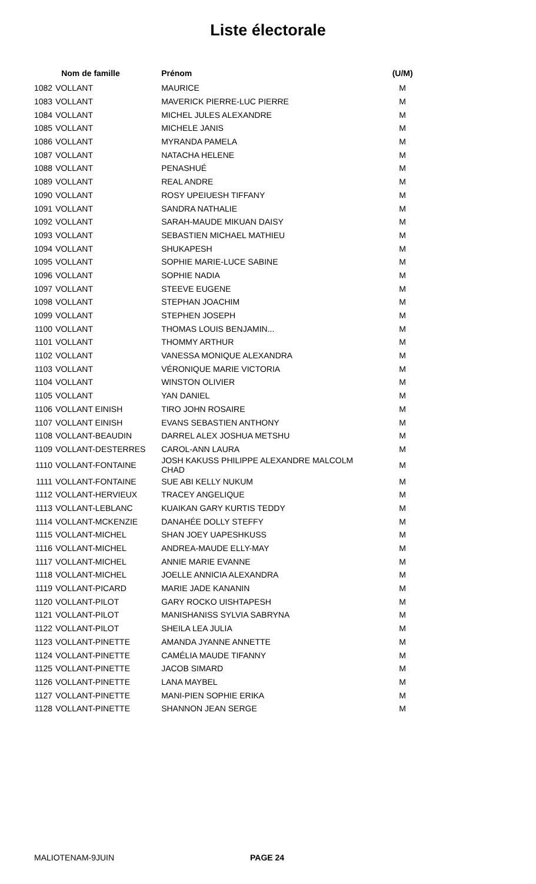Liste électorale
| | Nom de famille | Prénom | (U/M) |
| --- | --- | --- | --- |
| 1082 | VOLLANT | MAURICE | M |
| 1083 | VOLLANT | MAVERICK PIERRE-LUC PIERRE | M |
| 1084 | VOLLANT | MICHEL JULES ALEXANDRE | M |
| 1085 | VOLLANT | MICHELE JANIS | M |
| 1086 | VOLLANT | MYRANDA PAMELA | M |
| 1087 | VOLLANT | NATACHA HELENE | M |
| 1088 | VOLLANT | PENASHUÉ | M |
| 1089 | VOLLANT | REAL ANDRE | M |
| 1090 | VOLLANT | ROSY UPEIUESH TIFFANY | M |
| 1091 | VOLLANT | SANDRA NATHALIE | M |
| 1092 | VOLLANT | SARAH-MAUDE MIKUAN DAISY | M |
| 1093 | VOLLANT | SEBASTIEN MICHAEL MATHIEU | M |
| 1094 | VOLLANT | SHUKAPESH | M |
| 1095 | VOLLANT | SOPHIE MARIE-LUCE SABINE | M |
| 1096 | VOLLANT | SOPHIE NADIA | M |
| 1097 | VOLLANT | STEEVE EUGENE | M |
| 1098 | VOLLANT | STEPHAN JOACHIM | M |
| 1099 | VOLLANT | STEPHEN JOSEPH | M |
| 1100 | VOLLANT | THOMAS LOUIS BENJAMIN... | M |
| 1101 | VOLLANT | THOMMY ARTHUR | M |
| 1102 | VOLLANT | VANESSA MONIQUE ALEXANDRA | M |
| 1103 | VOLLANT | VÉRONIQUE MARIE VICTORIA | M |
| 1104 | VOLLANT | WINSTON OLIVIER | M |
| 1105 | VOLLANT | YAN DANIEL | M |
| 1106 | VOLLANT EINISH | TIRO JOHN ROSAIRE | M |
| 1107 | VOLLANT EINISH | EVANS SEBASTIEN ANTHONY | M |
| 1108 | VOLLANT-BEAUDIN | DARREL ALEX JOSHUA METSHU | M |
| 1109 | VOLLANT-DESTERRES | CAROL-ANN LAURA | M |
| 1110 | VOLLANT-FONTAINE | JOSH KAKUSS PHILIPPE ALEXANDRE MALCOLM CHAD | M |
| 1111 | VOLLANT-FONTAINE | SUE ABI KELLY NUKUM | M |
| 1112 | VOLLANT-HERVIEUX | TRACEY ANGELIQUE | M |
| 1113 | VOLLANT-LEBLANC | KUAIKAN GARY KURTIS TEDDY | M |
| 1114 | VOLLANT-MCKENZIE | DANAHÉE DOLLY STEFFY | M |
| 1115 | VOLLANT-MICHEL | SHAN JOEY UAPESHKUSS | M |
| 1116 | VOLLANT-MICHEL | ANDREA-MAUDE ELLY-MAY | M |
| 1117 | VOLLANT-MICHEL | ANNIE MARIE EVANNE | M |
| 1118 | VOLLANT-MICHEL | JOELLE ANNICIA ALEXANDRA | M |
| 1119 | VOLLANT-PICARD | MARIE JADE KANANIN | M |
| 1120 | VOLLANT-PILOT | GARY ROCKO UISHTAPESH | M |
| 1121 | VOLLANT-PILOT | MANISHANISS SYLVIA SABRYNA | M |
| 1122 | VOLLANT-PILOT | SHEILA LEA JULIA | M |
| 1123 | VOLLANT-PINETTE | AMANDA JYANNE ANNETTE | M |
| 1124 | VOLLANT-PINETTE | CAMÉLIA MAUDE TIFANNY | M |
| 1125 | VOLLANT-PINETTE | JACOB SIMARD | M |
| 1126 | VOLLANT-PINETTE | LANA MAYBEL | M |
| 1127 | VOLLANT-PINETTE | MANI-PIEN SOPHIE ERIKA | M |
| 1128 | VOLLANT-PINETTE | SHANNON JEAN SERGE | M |
MALIOTENAM-9JUIN PAGE 24